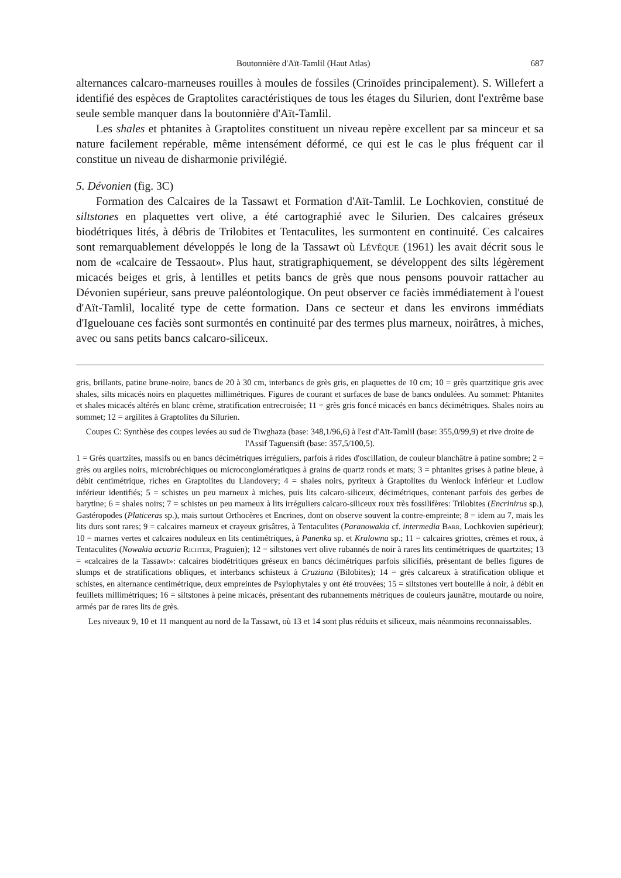Boutonnière d'Aït-Tamlil (Haut Atlas) 687
alternances calcaro-marneuses rouilles à moules de fossiles (Crinoïdes principalement). S. Willefert a identifié des espèces de Graptolites caractéristiques de tous les étages du Silurien, dont l'extrême base seule semble manquer dans la boutonnière d'Aït-Tamlil.
Les shales et phtanites à Graptolites constituent un niveau repère excellent par sa minceur et sa nature facilement repérable, même intensément déformé, ce qui est le cas le plus fréquent car il constitue un niveau de disharmonie privilégié.
5. Dévonien (fig. 3C)
Formation des Calcaires de la Tassawt et Formation d'Aït-Tamlil. Le Lochkovien, constitué de siltstones en plaquettes vert olive, a été cartographié avec le Silurien. Des calcaires gréseux biodétriques lités, à débris de Trilobites et Tentaculites, les surmontent en continuité. Ces calcaires sont remarquablement développés le long de la Tassawt où Lévêque (1961) les avait décrit sous le nom de «calcaire de Tessaout». Plus haut, stratigraphiquement, se développent des silts légèrement micacés beiges et gris, à lentilles et petits bancs de grès que nous pensons pouvoir rattacher au Dévonien supérieur, sans preuve paléontologique. On peut observer ce faciès immédiatement à l'ouest d'Aït-Tamlil, localité type de cette formation. Dans ce secteur et dans les environs immédiats d'Iguelouane ces faciès sont surmontés en continuité par des termes plus marneux, noirâtres, à miches, avec ou sans petits bancs calcaro-siliceux.
gris, brillants, patine brune-noire, bancs de 20 à 30 cm, interbancs de grès gris, en plaquettes de 10 cm; 10 = grès quartzitique gris avec shales, silts micacés noirs en plaquettes millimétriques. Figures de courant et surfaces de base de bancs ondulées. Au sommet: Phtanites et shales micacés altérés en blanc crème, stratification entrecroisée; 11 = grès gris foncé micacés en bancs décimétriques. Shales noirs au sommet; 12 = argilites à Graptolites du Silurien.
Coupes C: Synthèse des coupes levées au sud de Tiwghaza (base: 348,1/96,6) à l'est d'Aït-Tamlil (base: 355,0/99,9) et rive droite de l'Assif Taguensift (base: 357,5/100,5).
1 = Grès quartzites, massifs ou en bancs décimétriques irréguliers, parfois à rides d'oscillation, de couleur blanchâtre à patine sombre; 2 = grès ou argiles noirs, microbréchiques ou microconglomératiques à grains de quartz ronds et mats; 3 = phtanites grises à patine bleue, à débit centimétrique, riches en Graptolites du Llandovery; 4 = shales noirs, pyriteux à Graptolites du Wenlock inférieur et Ludlow inférieur identifiés; 5 = schistes un peu marneux à miches, puis lits calcaro-siliceux, décimétriques, contenant parfois des gerbes de barytine; 6 = shales noirs; 7 = schistes un peu marneux à lits irréguliers calcaro-siliceux roux très fossilifères: Trilobites (Encrinirus sp.), Gastéropodes (Platiceras sp.), mais surtout Orthocères et Encrines, dont on observe souvent la contre-empreinte; 8 = idem au 7, mais les lits durs sont rares; 9 = calcaires marneux et crayeux grisâtres, à Tentaculites (Paranowakia cf. intermedia Barr, Lochkovien supérieur); 10 = marnes vertes et calcaires noduleux en lits centimétriques, à Panenka sp. et Kralowna sp.; 11 = calcaires griottes, crèmes et roux, à Tentaculites (Nowakia acuaria Richter, Praguien); 12 = siltstones vert olive rubannés de noir à rares lits centimétriques de quartzites; 13 = «calcaires de la Tassawt»: calcaires biodétritiques gréseux en bancs décimétriques parfois silicifiés, présentant de belles figures de slumps et de stratifications obliques, et interbancs schisteux à Cruziana (Bilobites); 14 = grès calcareux à stratification oblique et schistes, en alternance centimétrique, deux empreintes de Psylophytales y ont été trouvées; 15 = siltstones vert bouteille à noir, à débit en feuillets millimétriques; 16 = siltstones à peine micacés, présentant des rubannements métriques de couleurs jaunâtre, moutarde ou noire, armés par de rares lits de grès.
Les niveaux 9, 10 et 11 manquent au nord de la Tassawt, où 13 et 14 sont plus réduits et siliceux, mais néanmoins reconnaissables.